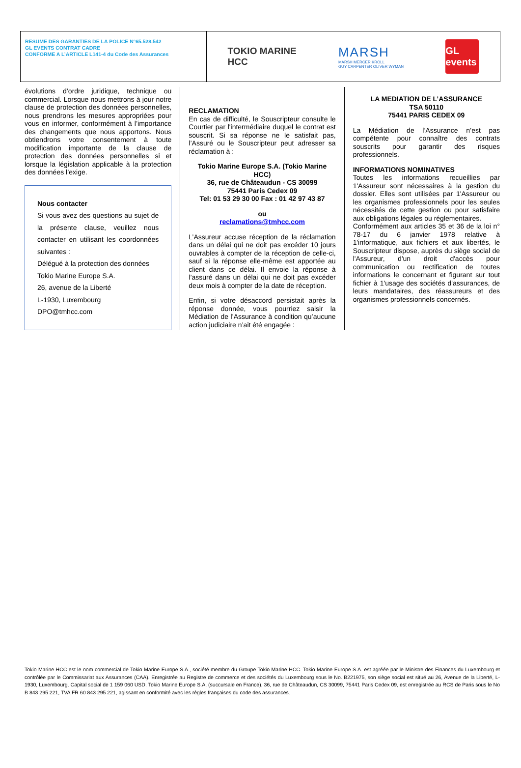RESUME DES GARANTIES DE LA POLICE N°65.528.542
GL EVENTS CONTRAT CADRE
CONFORME A L’ARTICLE L141-4 du Code des Assurances
TOKIO MARINE
HCC
MARSH
MARSH MERCER KROLL
GUY CARPENTER OLIVER WYMAN
GL events
évolutions d’ordre juridique, technique ou commercial. Lorsque nous mettrons à jour notre clause de protection des données personnelles, nous prendrons les mesures appropriées pour vous en informer, conformément à l’importance des changements que nous apportons. Nous obtiendrons votre consentement à toute modification importante de la clause de protection des données personnelles si et lorsque la législation applicable à la protection des données l’exige.
Nous contacter
Si vous avez des questions au sujet de la présente clause, veuillez nous contacter en utilisant les coordonnées suivantes :
Délégué à la protection des données
Tokio Marine Europe S.A.
26, avenue de la Liberté
L-1930, Luxembourg
DPO@tmhcc.com
RECLAMATION
En cas de difficulté, le Souscripteur consulte le Courtier par l'intermédiaire duquel le contrat est souscrit. Si sa réponse ne le satisfait pas, l’Assuré ou le Souscripteur peut adresser sa réclamation à :
Tokio Marine Europe S.A. (Tokio Marine HCC)
36, rue de Châteaudun - CS 30099
75441 Paris Cedex 09
Tel: 01 53 29 30 00 Fax : 01 42 97 43 87
ou
reclamations@tmhcc.com
L’Assureur accuse réception de la réclamation dans un délai qui ne doit pas excéder 10 jours ouvrables à compter de la réception de celle-ci, sauf si la réponse elle-même est apportée au client dans ce délai. Il envoie la réponse à l’assuré dans un délai qui ne doit pas excéder deux mois à compter de la date de réception.
Enfin, si votre désaccord persistait après la réponse donnée, vous pourriez saisir la Médiation de l’Assurance à condition qu’aucune action judiciaire n’ait été engagée :
LA MEDIATION DE L’ASSURANCE
TSA 50110
75441 PARIS CEDEX 09
La Médiation de l’Assurance n’est pas compétente pour connaître des contrats souscrits pour garantir des risques professionnels.
INFORMATIONS NOMINATIVES
Toutes les informations recueillies par 1'Assureur sont nécessaires à la gestion du dossier. Elles sont utilisées par 1'Assureur ou les organismes professionnels pour les seules nécessités de cette gestion ou pour satisfaire aux obligations légales ou réglementaires.
Conformément aux articles 35 et 36 de la loi n° 78-17 du 6 janvier 1978 relative à 1'informatique, aux fichiers et aux libertés, le Souscripteur dispose, auprès du siège social de l'Assureur, d'un droit d'accès pour communication ou rectification de toutes informations le concernant et figurant sur tout fichier à 1'usage des sociétés d'assurances, de leurs mandataires, des réassureurs et des organismes professionnels concernés.
Tokio Marine HCC est le nom commercial de Tokio Marine Europe S.A., société membre du Groupe Tokio Marine HCC. Tokio Marine Europe S.A. est agréée par le Ministre des Finances du Luxembourg et contrôlée par le Commissariat aux Assurances (CAA). Enregistrée au Registre de commerce et des sociétés du Luxembourg sous le No. B221975, son siège social est situé au 26, Avenue de la Liberté, L-1930, Luxembourg. Capital social de 1 159 060 USD. Tokio Marine Europe S.A. (succursale en France), 36, rue de Châteaudun, CS 30099, 75441 Paris Cedex 09, est enregistrée au RCS de Paris sous le No B 843 295 221, TVA FR 60 843 295 221, agissant en conformité avec les règles françaises du code des assurances.